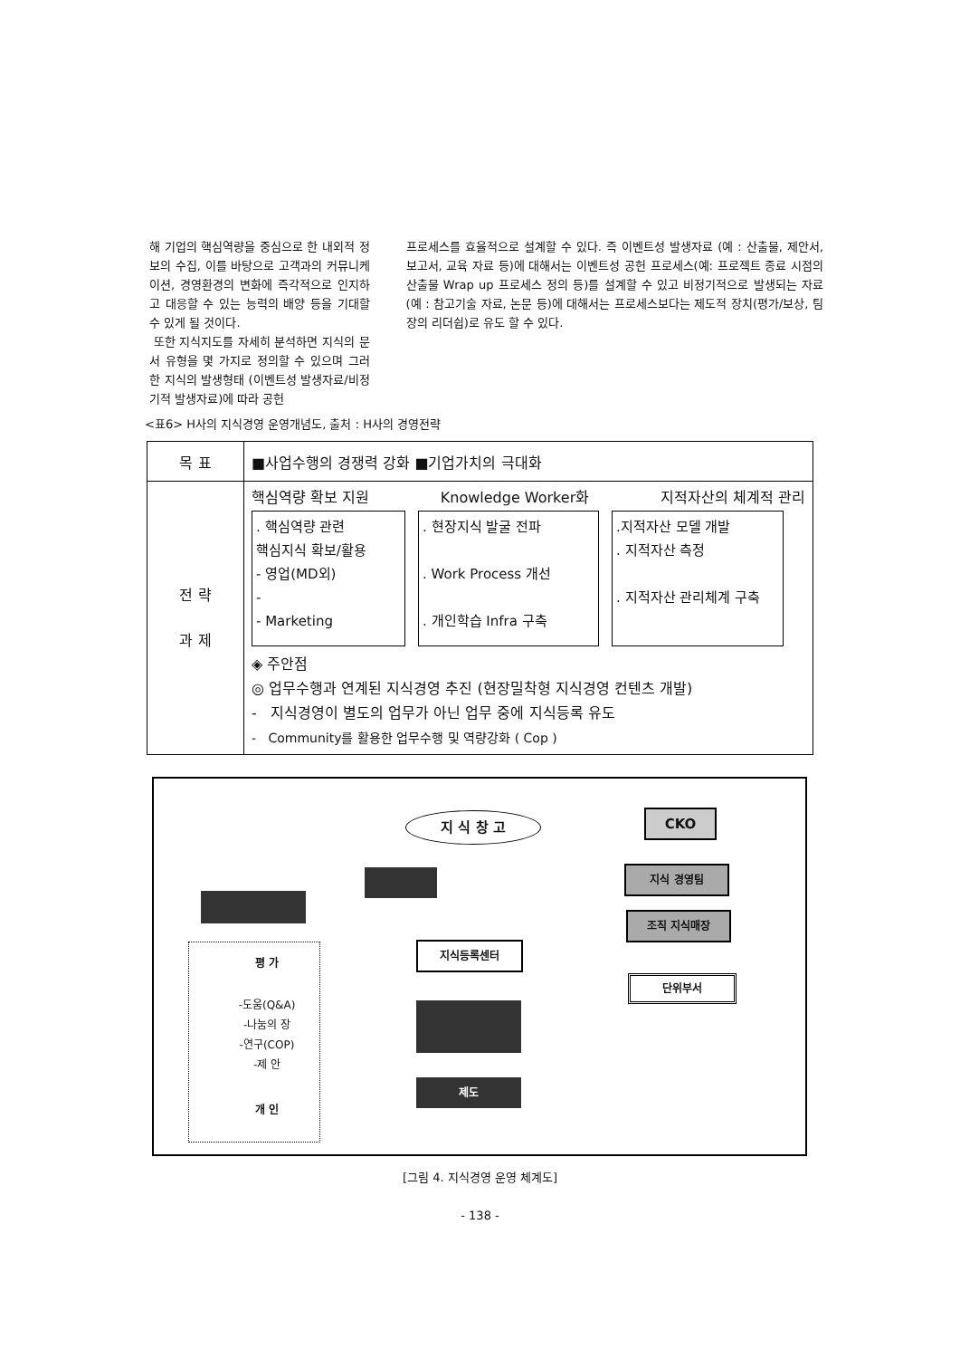해 기업의 핵심역량을 중심으로 한 내외적 정보의 수집, 이를 바탕으로 고객과의 커뮤니케이션, 경영환경의 변화에 즉각적으로 인지하고 대응할 수 있는 능력의 배양 등을 기대할 수 있게 될 것이다.
또한 지식지도를 자세히 분석하면 지식의 문서 유형을 몇 가지로 정의할 수 있으며 그러한 지식의 발생형태 (이벤트성 발생자료/비정기적 발생자료)에 따라 공헌
프로세스를 효율적으로 설계할 수 있다. 즉 이벤트성 발생자료 (예 : 산출물, 제안서, 보고서, 교육 자료 등)에 대해서는 이벤트성 공헌 프로세스(예: 프로젝트 종료 시점의 산출물 Wrap up 프로세스 정의 등)를 설계할 수 있고 비정기적으로 발생되는 자료 (예 : 참고기술 자료, 논문 등)에 대해서는 프로세스보다는 제도적 장치(평가/보상, 팀장의 리더쉽)로 유도 할 수 있다.
<표6> H사의 지식경영 운영개념도, 출처 : H사의 경영전략
| 목 표 | ■사업수행의 경쟁력 강화 ■기업가치의 극대화 |
| 전 략 과 제 | 핵심역량 확보 지원 Knowledge Worker화 지적자산의 체계적 관리 . 핵심역량 관련 핵심지식 확보/활용 - 영업(MD외) - - Marketing . 현장지식 발굴 전파 . Work Process 개선 . 개인학습 Infra 구축 .지적자산 모델 개발 . 지적자산 측정 . 지적자산 관리체계 구축 ◈ 주안점 ◎ 업무수행과 연계된 지식경영 추진 (현장밀착형 지식경영 컨텐츠 개발) - 지식경영이 별도의 업무가 아닌 업무 중에 지식등록 유도 - Community를 활용한 업무수행 및 역량강화 ( Cop ) |
지 식 창 고 CKO
지식 경영팀
조직 지식매장
지식등록센터
단위부서
평 가
-도움(Q&A)
-나눔의 장
-연구(COP)
-제 안
개 인
제도
[그림 4. 지식경영 운영 체계도]
- 138 -